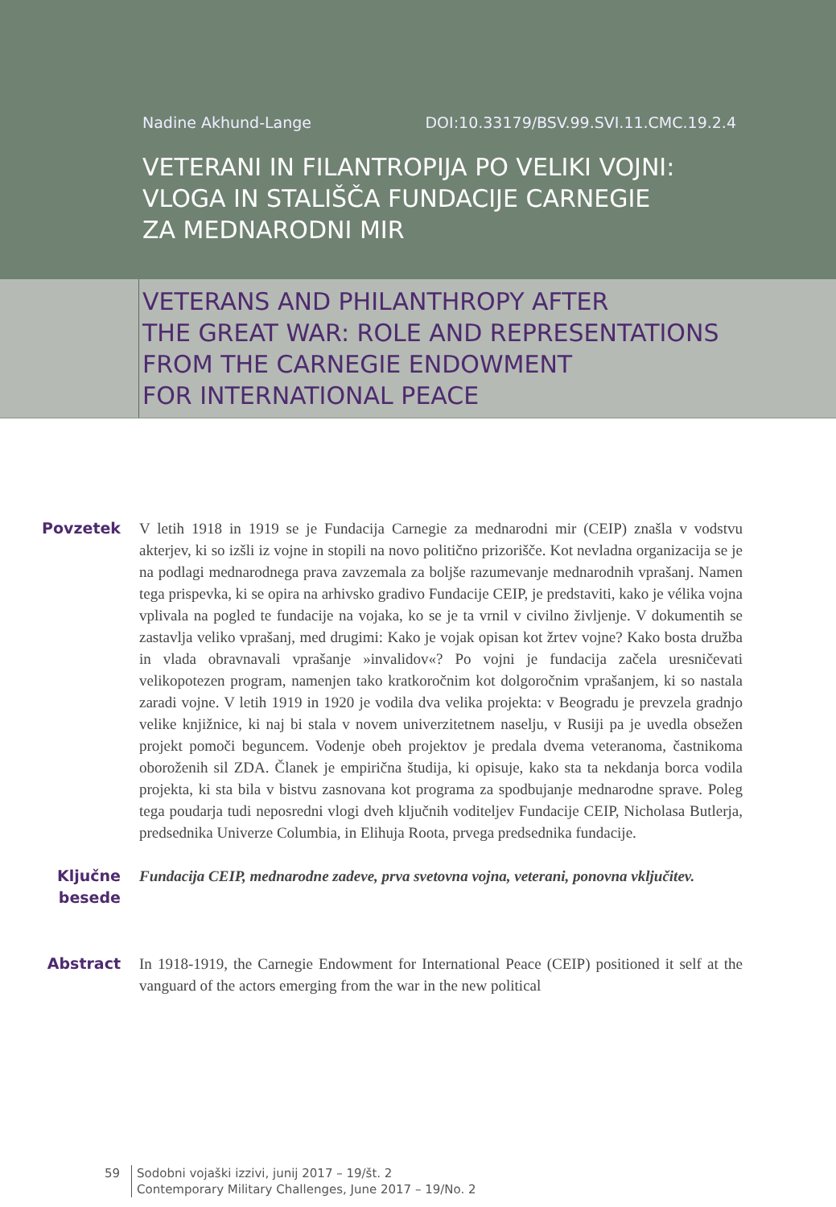Nadine Akhund-Lange DOI:10.33179/BSV.99.SVI.11.CMC.19.2.4
VETERANI IN FILANTROPIJA PO VELIKI VOJNI:
VLOGA IN STALIŠČA FUNDACIJE CARNEGIE
ZA MEDNARODNI MIR
VETERANS AND PHILANTHROPY AFTER
THE GREAT WAR: ROLE AND REPRESENTATIONS
FROM THE CARNEGIE ENDOWMENT
FOR INTERNATIONAL PEACE
Povzetek V letih 1918 in 1919 se je Fundacija Carnegie za mednarodni mir (CEIP) znašla v vodstvu akterjev, ki so izšli iz vojne in stopili na novo politično prizorišče. Kot nevladna organizacija se je na podlagi mednarodnega prava zavzemala za boljše razumevanje mednarodnih vprašanj. Namen tega prispevka, ki se opira na arhivsko gradivo Fundacije CEIP, je predstaviti, kako je vélika vojna vplivala na pogled te fundacije na vojaka, ko se je ta vrnil v civilno življenje. V dokumentih se zastavlja veliko vprašanj, med drugimi: Kako je vojak opisan kot žrtev vojne? Kako bosta družba in vlada obravnavali vprašanje »invalidov«? Po vojni je fundacija začela uresničevati velikopotezen program, namenjen tako kratkoročnim kot dolgoročnim vprašanjem, ki so nastala zaradi vojne. V letih 1919 in 1920 je vodila dva velika projekta: v Beogradu je prevzela gradnjo velike knjižnice, ki naj bi stala v novem univerzitetnem naselju, v Rusiji pa je uvedla obsežen projekt pomoči beguncem. Vodenje obeh projektov je predala dvema veteranoma, častnikoma oboroženih sil ZDA. Članek je empirična študija, ki opisuje, kako sta ta nekdanja borca vodila projekta, ki sta bila v bistvu zasnovana kot programa za spodbujanje mednarodne sprave. Poleg tega poudarja tudi neposredni vlogi dveh ključnih voditeljev Fundacije CEIP, Nicholasa Butlerja, predsednika Univerze Columbia, in Elihuja Roota, prvega predsednika fundacije.
Ključne
besede
Fundacija CEIP, mednarodne zadeve, prva svetovna vojna, veterani, ponovna vključitev.
Abstract In 1918-1919, the Carnegie Endowment for International Peace (CEIP) positioned it self at the vanguard of the actors emerging from the war in the new political
59 Sodobni vojaški izzivi, junij 2017 – 19/št. 2
Contemporary Military Challenges, June 2017 – 19/No. 2